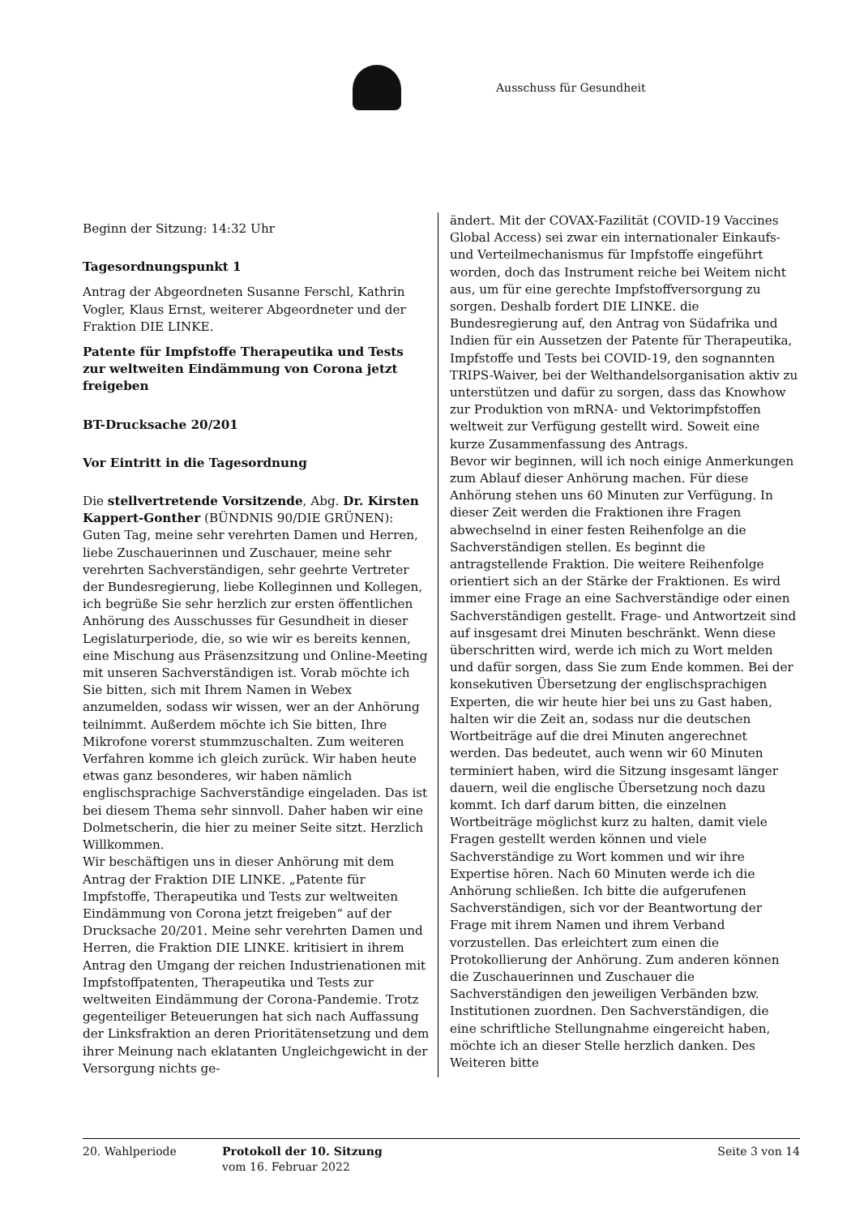Ausschuss für Gesundheit
Beginn der Sitzung: 14:32 Uhr
Tagesordnungspunkt 1
Antrag der Abgeordneten Susanne Ferschl, Kathrin Vogler, Klaus Ernst, weiterer Abgeordneter und der Fraktion DIE LINKE.
Patente für Impfstoffe Therapeutika und Tests zur weltweiten Eindämmung von Corona jetzt freigeben
BT-Drucksache 20/201
Vor Eintritt in die Tagesordnung
Die stellvertretende Vorsitzende, Abg. Dr. Kirsten Kappert-Gonther (BÜNDNIS 90/DIE GRÜNEN): Guten Tag, meine sehr verehrten Damen und Herren, liebe Zuschauerinnen und Zuschauer, meine sehr verehrten Sachverständigen, sehr geehrte Vertreter der Bundesregierung, liebe Kolleginnen und Kollegen, ich begrüße Sie sehr herzlich zur ersten öffentlichen Anhörung des Ausschusses für Gesundheit in dieser Legislaturperiode, die, so wie wir es bereits kennen, eine Mischung aus Präsenzsitzung und Online-Meeting mit unseren Sachverständigen ist. Vorab möchte ich Sie bitten, sich mit Ihrem Namen in Webex anzumelden, sodass wir wissen, wer an der Anhörung teilnimmt. Außerdem möchte ich Sie bitten, Ihre Mikrofone vorerst stummzuschalten. Zum weiteren Verfahren komme ich gleich zurück. Wir haben heute etwas ganz besonderes, wir haben nämlich englischsprachige Sachverständige eingeladen. Das ist bei diesem Thema sehr sinnvoll. Daher haben wir eine Dolmetscherin, die hier zu meiner Seite sitzt. Herzlich Willkommen.
Wir beschäftigen uns in dieser Anhörung mit dem Antrag der Fraktion DIE LINKE. „Patente für Impfstoffe, Therapeutika und Tests zur weltweiten Eindämmung von Corona jetzt freigeben“ auf der Drucksache 20/201. Meine sehr verehrten Damen und Herren, die Fraktion DIE LINKE. kritisiert in ihrem Antrag den Umgang der reichen Industrienationen mit Impfstoffpatenten, Therapeutika und Tests zur weltweiten Eindämmung der Corona-Pandemie. Trotz gegenteiliger Beteuerungen hat sich nach Auffassung der Linksfraktion an deren Prioritätensetzung und dem ihrer Meinung nach eklatanten Ungleichgewicht in der Versorgung nichts ge-
ändert. Mit der COVAX-Fazilität (COVID-19 Vaccines Global Access) sei zwar ein internationaler Einkaufs- und Verteilmechanismus für Impfstoffe eingeführt worden, doch das Instrument reiche bei Weitem nicht aus, um für eine gerechte Impfstoffversorgung zu sorgen. Deshalb fordert DIE LINKE. die Bundesregierung auf, den Antrag von Südafrika und Indien für ein Aussetzen der Patente für Therapeutika, Impfstoffe und Tests bei COVID-19, den sognannten TRIPS-Waiver, bei der Welthandelsorganisation aktiv zu unterstützen und dafür zu sorgen, dass das Knowhow zur Produktion von mRNA- und Vektorimpfstoffen weltweit zur Verfügung gestellt wird. Soweit eine kurze Zusammenfassung des Antrags.
Bevor wir beginnen, will ich noch einige Anmerkungen zum Ablauf dieser Anhörung machen. Für diese Anhörung stehen uns 60 Minuten zur Verfügung. In dieser Zeit werden die Fraktionen ihre Fragen abwechselnd in einer festen Reihenfolge an die Sachverständigen stellen. Es beginnt die antragstellende Fraktion. Die weitere Reihenfolge orientiert sich an der Stärke der Fraktionen. Es wird immer eine Frage an eine Sachverständige oder einen Sachverständigen gestellt. Frage- und Antwortzeit sind auf insgesamt drei Minuten beschränkt. Wenn diese überschritten wird, werde ich mich zu Wort melden und dafür sorgen, dass Sie zum Ende kommen. Bei der konsekutiven Übersetzung der englischsprachigen Experten, die wir heute hier bei uns zu Gast haben, halten wir die Zeit an, sodass nur die deutschen Wortbeiträge auf die drei Minuten angerechnet werden. Das bedeutet, auch wenn wir 60 Minuten terminiert haben, wird die Sitzung insgesamt länger dauern, weil die englische Übersetzung noch dazu kommt. Ich darf darum bitten, die einzelnen Wortbeiträge möglichst kurz zu halten, damit viele Fragen gestellt werden können und viele Sachverständige zu Wort kommen und wir ihre Expertise hören. Nach 60 Minuten werde ich die Anhörung schließen. Ich bitte die aufgerufenen Sachverständigen, sich vor der Beantwortung der Frage mit ihrem Namen und ihrem Verband vorzustellen. Das erleichtert zum einen die Protokollierung der Anhörung. Zum anderen können die Zuschauerinnen und Zuschauer die Sachverständigen den jeweiligen Verbänden bzw. Institutionen zuordnen. Den Sachverständigen, die eine schriftliche Stellungnahme eingereicht haben, möchte ich an dieser Stelle herzlich danken. Des Weiteren bitte
20. Wahlperiode Protokoll der 10. Sitzung
vom 16. Februar 2022
Seite 3 von 14